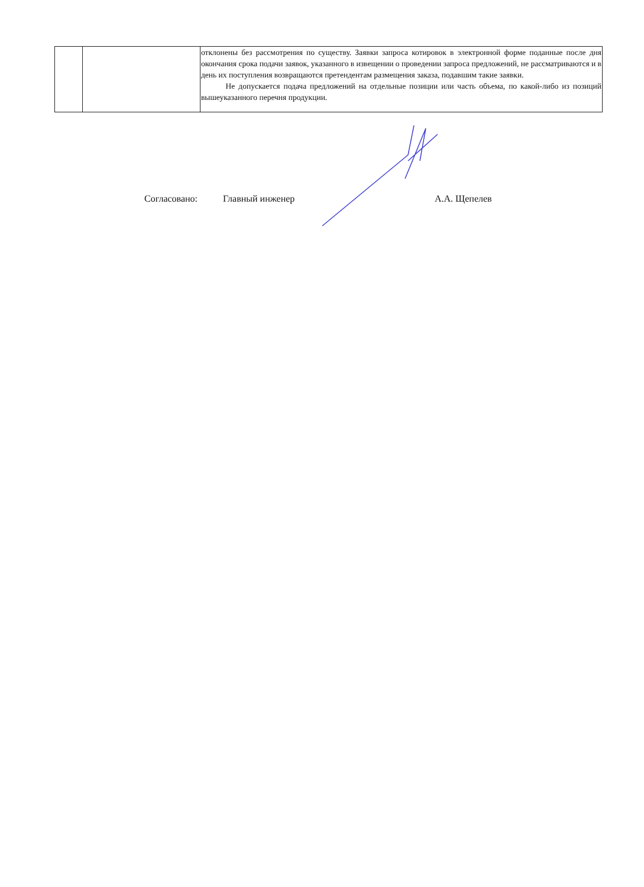| | | отклонены без рассмотрения по существу. Заявки запроса котировок в электронной форме поданные после дня окончания срока подачи заявок, указанного в извещении о проведении запроса предложений, не рассматриваются и в день их поступления возвращаются претендентам размещения заказа, подавшим такие заявки. Не допускается подача предложений на отдельные позиции или часть объема, по какой-либо из позиций вышеуказанного перечня продукции. |
Согласовано: Главный инженер А.А. Щепелев